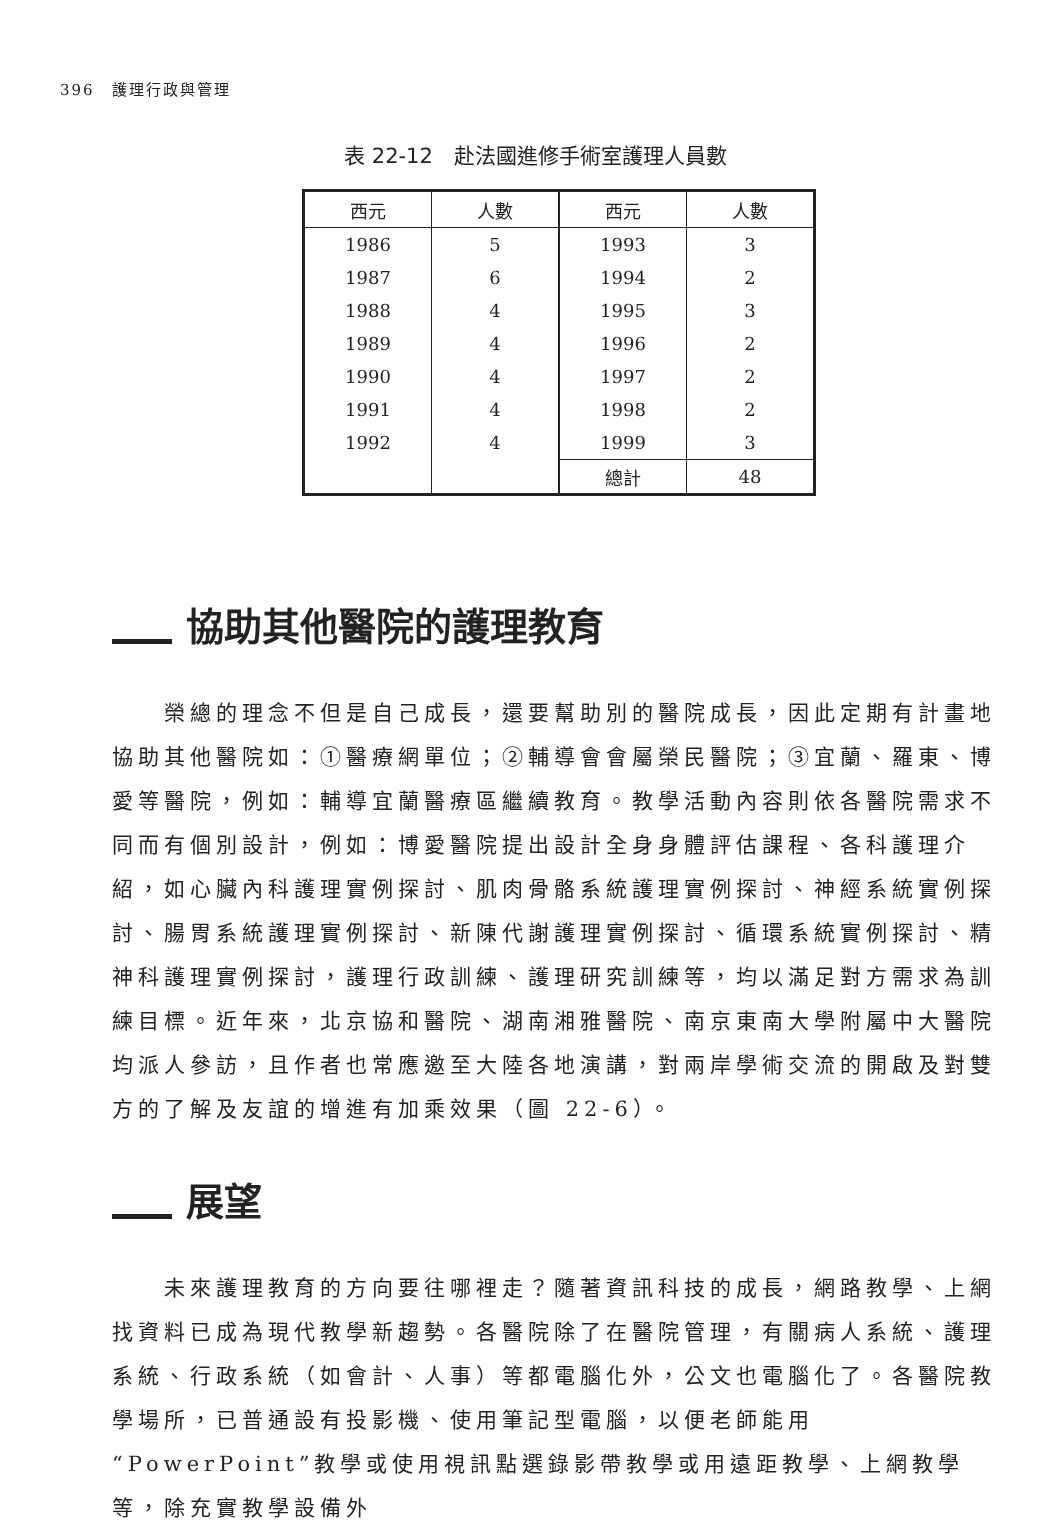396　護理行政與管理
表 22-12　赴法國進修手術室護理人員數
| 西元 | 人數 | 西元 | 人數 |
| --- | --- | --- | --- |
| 1986 | 5 | 1993 | 3 |
| 1987 | 6 | 1994 | 2 |
| 1988 | 4 | 1995 | 3 |
| 1989 | 4 | 1996 | 2 |
| 1990 | 4 | 1997 | 2 |
| 1991 | 4 | 1998 | 2 |
| 1992 | 4 | 1999 | 3 |
| | | 總計 | 48 |
協助其他醫院的護理教育
榮總的理念不但是自己成長，還要幫助別的醫院成長，因此定期有計畫地協助其他醫院如：①醫療網單位；②輔導會會屬榮民醫院；③宜蘭、羅東、博愛等醫院，例如：輔導宜蘭醫療區繼續教育。教學活動內容則依各醫院需求不同而有個別設計，例如：博愛醫院提出設計全身身體評估課程、各科護理介紹，如心臟內科護理實例探討、肌肉骨骼系統護理實例探討、神經系統實例探討、腸胃系統護理實例探討、新陳代謝護理實例探討、循環系統實例探討、精神科護理實例探討，護理行政訓練、護理研究訓練等，均以滿足對方需求為訓練目標。近年來，北京協和醫院、湖南湘雅醫院、南京東南大學附屬中大醫院均派人參訪，且作者也常應邀至大陸各地演講，對兩岸學術交流的開啟及對雙方的了解及友誼的增進有加乘效果（圖 22-6）。
展望
未來護理教育的方向要往哪裡走？隨著資訊科技的成長，網路教學、上網找資料已成為現代教學新趨勢。各醫院除了在醫院管理，有關病人系統、護理系統、行政系統（如會計、人事）等都電腦化外，公文也電腦化了。各醫院教學場所，已普通設有投影機、使用筆記型電腦，以便老師能用“PowerPoint”教學或使用視訊點選錄影帶教學或用遠距教學、上網教學等，除充實教學設備外